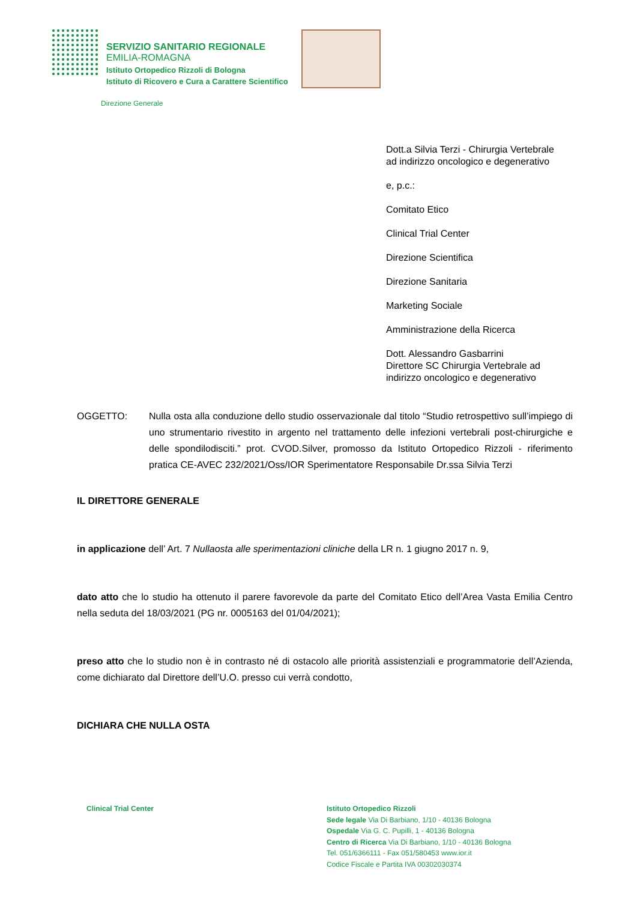SERVIZIO SANITARIO REGIONALE
EMILIA-ROMAGNA
Istituto Ortopedico Rizzoli di Bologna
Istituto di Ricovero e Cura a Carattere Scientifico
Direzione Generale
Dott.a Silvia Terzi - Chirurgia Vertebrale
ad indirizzo oncologico e degenerativo
e, p.c.:
Comitato Etico
Clinical Trial Center
Direzione Scientifica
Direzione Sanitaria
Marketing Sociale
Amministrazione della Ricerca
Dott. Alessandro Gasbarrini
Direttore SC Chirurgia Vertebrale ad
indirizzo oncologico e degenerativo
OGGETTO: Nulla osta alla conduzione dello studio osservazionale dal titolo “Studio retrospettivo sull’impiego di uno strumentario rivestito in argento nel trattamento delle infezioni vertebrali post-chirurgiche e delle spondilodisciti.” prot. CVOD.Silver, promosso da Istituto Ortopedico Rizzoli - riferimento pratica CE-AVEC 232/2021/Oss/IOR Sperimentatore Responsabile Dr.ssa Silvia Terzi
IL DIRETTORE GENERALE
in applicazione dell’ Art. 7 Nullaosta alle sperimentazioni cliniche della LR n. 1 giugno 2017 n. 9,
dato atto che lo studio ha ottenuto il parere favorevole da parte del Comitato Etico dell’Area Vasta Emilia Centro nella seduta del 18/03/2021 (PG nr. 0005163 del 01/04/2021);
preso atto che lo studio non è in contrasto né di ostacolo alle priorità assistenziali e programmatorie dell’Azienda, come dichiarato dal Direttore dell’U.O. presso cui verrà condotto,
DICHIARA CHE NULLA OSTA
Clinical Trial Center Istituto Ortopedico Rizzoli
Sede legale Via Di Barbiano, 1/10 - 40136 Bologna
Ospedale Via G. C. Pupilli, 1 - 40136 Bologna
Centro di Ricerca Via Di Barbiano, 1/10 - 40136 Bologna
Tel. 051/6366111 - Fax 051/580453 www.ior.it
Codice Fiscale e Partita IVA 00302030374